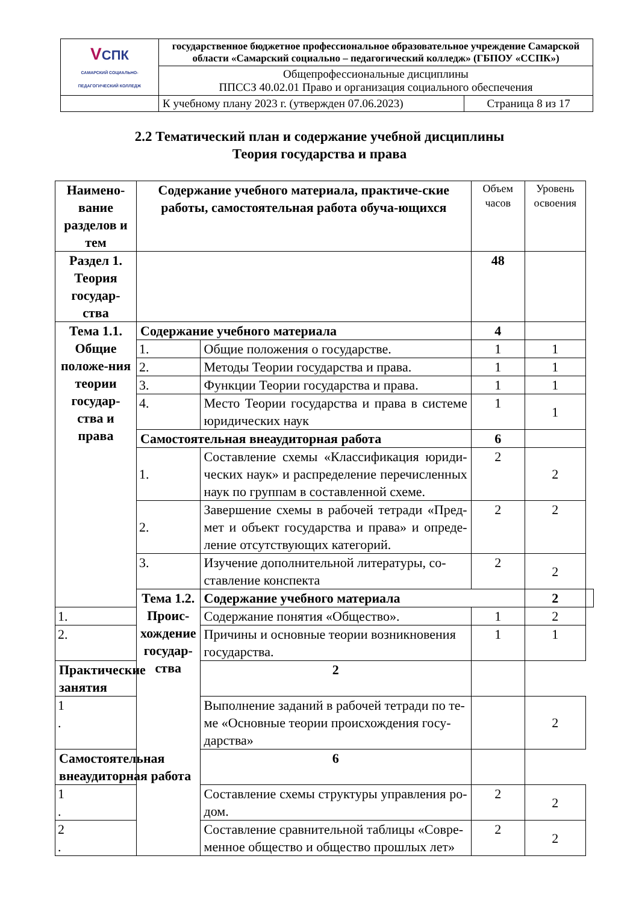| V СПК САМАРСКИЙ СОЦИАЛЬНО-ПЕДАГОГИЧЕСКИЙ КОЛЛЕДЖ | государственное бюджетное профессиональное образовательное учреждение Самарской области «Самарский социально – педагогический колледж» (ГБПОУ «ССПК») | |
| | Общепрофессиональные дисциплины ППССЗ 40.02.01 Право и организация социального обеспечения | |
| | К учебному плану 2023 г. (утвержден 07.06.2023) | Страница 8 из 17 |
2.2 Тематический план и содержание учебной дисциплины
Теория государства и права
| Наимено-вание разделов и тем | Содержание учебного материала, практиче-ские работы, самостоятельная работа обуча-ющихся | | Объем часов | Уровень освоения | |
| Раздел 1. Теория государ-ства | | | 48 | | |
| Тема 1.1. Общие положе-ния теории государ-ства и права | Содержание учебного материала | | 4 | | |
| | 1. | Общие положения о государстве. | 1 | 1 | |
| | 2. | Методы Теории государства и права. | 1 | 1 | |
| | 3. | Функции Теории государства и права. | 1 | 1 | |
| | 4. | Место Теории государства и права в системе юридических наук | 1 | 1 | |
| | Самостоятельная внеаудиторная работа | | 6 | | |
| | 1. | Составление схемы «Классификация юриди-ческих наук» и распределение перечисленных наук по группам в составленной схеме. | 2 | 2 | |
| | 2. | Завершение схемы в рабочей тетради «Пред-мет и объект государства и права» и опреде-ление отсутствующих категорий. | 2 | 2 | |
| | 3. | Изучение дополнительной литературы, со-ставление конспекта | 2 | 2 | |
| | Тема 1.2. Проис-хождение государ-ства | Содержание учебного материала | | 2 | |
| 1. | | Содержание понятия «Общество». | 1 | 2 | |
| 2. | | Причины и основные теории возникновения государства. | 1 | 1 | |
| Практические занятия | | 2 | | | |
| 1 . | | Выполнение заданий в рабочей тетради по те-ме «Основные теории происхождения госу-дарства» | | 2 | |
| Самостоятельная внеаудиторная работа | | 6 | | | |
| 1 . | | Составление схемы структуры управления ро-дом. | 2 | 2 | |
| 2 . | | Составление сравнительной таблицы «Совре-менное общество и общество прошлых лет» | 2 | 2 | |